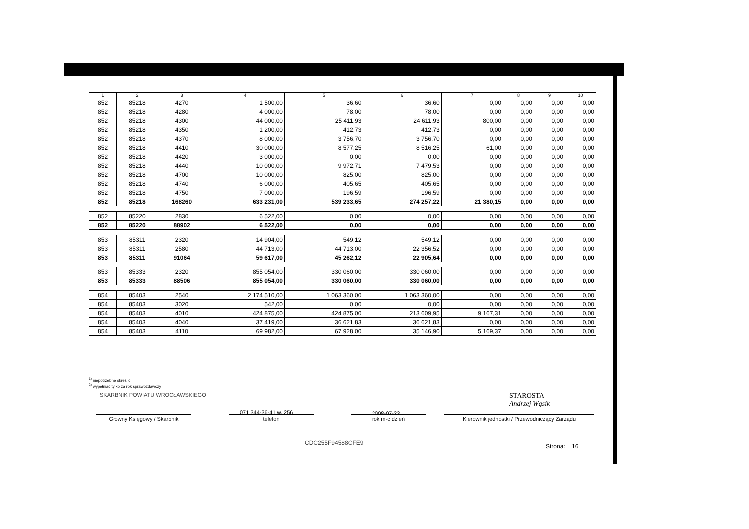| 1 | 2 | 3 | 4 | 5 | 6 | 7 | 8 | 9 | 10 |
| --- | --- | --- | --- | --- | --- | --- | --- | --- | --- |
| 852 | 85218 | 4270 | 1 500,00 | 36,60 | 36,60 | 0,00 | 0,00 | 0,00 | 0,00 |
| 852 | 85218 | 4280 | 4 000,00 | 78,00 | 78,00 | 0,00 | 0,00 | 0,00 | 0,00 |
| 852 | 85218 | 4300 | 44 000,00 | 25 411,93 | 24 611,93 | 800,00 | 0,00 | 0,00 | 0,00 |
| 852 | 85218 | 4350 | 1 200,00 | 412,73 | 412,73 | 0,00 | 0,00 | 0,00 | 0,00 |
| 852 | 85218 | 4370 | 8 000,00 | 3 756,70 | 3 756,70 | 0,00 | 0,00 | 0,00 | 0,00 |
| 852 | 85218 | 4410 | 30 000,00 | 8 577,25 | 8 516,25 | 61,00 | 0,00 | 0,00 | 0,00 |
| 852 | 85218 | 4420 | 3 000,00 | 0,00 | 0,00 | 0,00 | 0,00 | 0,00 | 0,00 |
| 852 | 85218 | 4440 | 10 000,00 | 9 972,71 | 7 479,53 | 0,00 | 0,00 | 0,00 | 0,00 |
| 852 | 85218 | 4700 | 10 000,00 | 825,00 | 825,00 | 0,00 | 0,00 | 0,00 | 0,00 |
| 852 | 85218 | 4740 | 6 000,00 | 405,65 | 405,65 | 0,00 | 0,00 | 0,00 | 0,00 |
| 852 | 85218 | 4750 | 7 000,00 | 196,59 | 196,59 | 0,00 | 0,00 | 0,00 | 0,00 |
| 852 | 85218 | 168260 | 633 231,00 | 539 233,65 | 274 257,22 | 21 380,15 | 0,00 | 0,00 | 0,00 |
| 852 | 85220 | 2830 | 6 522,00 | 0,00 | 0,00 | 0,00 | 0,00 | 0,00 | 0,00 |
| 852 | 85220 | 88902 | 6 522,00 | 0,00 | 0,00 | 0,00 | 0,00 | 0,00 | 0,00 |
| 853 | 85311 | 2320 | 14 904,00 | 549,12 | 549,12 | 0,00 | 0,00 | 0,00 | 0,00 |
| 853 | 85311 | 2580 | 44 713,00 | 44 713,00 | 22 356,52 | 0,00 | 0,00 | 0,00 | 0,00 |
| 853 | 85311 | 91064 | 59 617,00 | 45 262,12 | 22 905,64 | 0,00 | 0,00 | 0,00 | 0,00 |
| 853 | 85333 | 2320 | 855 054,00 | 330 060,00 | 330 060,00 | 0,00 | 0,00 | 0,00 | 0,00 |
| 853 | 85333 | 88506 | 855 054,00 | 330 060,00 | 330 060,00 | 0,00 | 0,00 | 0,00 | 0,00 |
| 854 | 85403 | 2540 | 2 174 510,00 | 1 063 360,00 | 1 063 360,00 | 0,00 | 0,00 | 0,00 | 0,00 |
| 854 | 85403 | 3020 | 542,00 | 0,00 | 0,00 | 0,00 | 0,00 | 0,00 | 0,00 |
| 854 | 85403 | 4010 | 424 875,00 | 424 875,00 | 213 609,95 | 9 167,31 | 0,00 | 0,00 | 0,00 |
| 854 | 85403 | 4040 | 37 419,00 | 36 621,83 | 36 621,83 | 0,00 | 0,00 | 0,00 | 0,00 |
| 854 | 85403 | 4110 | 69 982,00 | 67 928,00 | 35 146,90 | 5 169,37 | 0,00 | 0,00 | 0,00 |
<sup>1)</sup> niepotrzebne skreślić
<sup>2)</sup> wypełniać tylko za rok sprawozdawczy
SKARBNIK POWIATU WROCŁAWSKIEGO
STAROSTA
Andrzej Wąsik
071 344-36-41 w. 256 2008-07-23
Główny Księgowy / Skarbnik telefon rok m-c dzień Kierownik jednostki / Przewodniczący Zarządu
CDC255F94588CFE9 Strona: 16